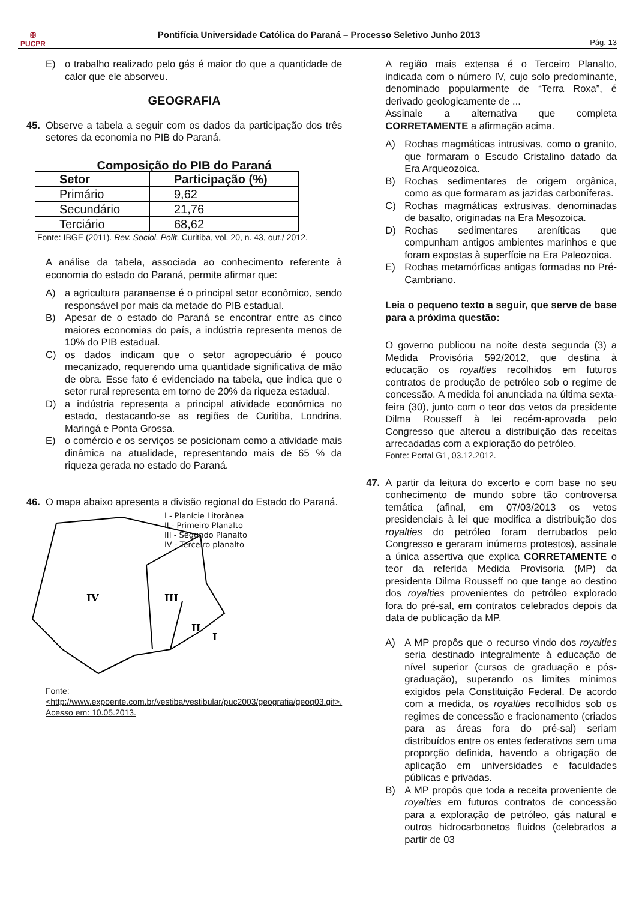✠
PUCPR
Pontifícia Universidade Católica do Paraná – Processo Seletivo Junho 2013
Pág. 13
E) o trabalho realizado pelo gás é maior do que a quantidade de calor que ele absorveu.
GEOGRAFIA
45. Observe a tabela a seguir com os dados da participação dos três setores da economia no PIB do Paraná.
Composição do PIB do Paraná
| Setor | Participação (%) |
| --- | --- |
| Primário | 9,62 |
| Secundário | 21,76 |
| Terciário | 68,62 |
Fonte: IBGE (2011). Rev. Sociol. Polit. Curitiba, vol. 20, n. 43, out./ 2012.
A análise da tabela, associada ao conhecimento referente à economia do estado do Paraná, permite afirmar que:
A) a agricultura paranaense é o principal setor econômico, sendo responsável por mais da metade do PIB estadual.
B) Apesar de o estado do Paraná se encontrar entre as cinco maiores economias do país, a indústria representa menos de 10% do PIB estadual.
C) os dados indicam que o setor agropecuário é pouco mecanizado, requerendo uma quantidade significativa de mão de obra. Esse fato é evidenciado na tabela, que indica que o setor rural representa em torno de 20% da riqueza estadual.
D) a indústria representa a principal atividade econômica no estado, destacando-se as regiões de Curitiba, Londrina, Maringá e Ponta Grossa.
E) o comércio e os serviços se posicionam como a atividade mais dinâmica na atualidade, representando mais de 65 % da riqueza gerada no estado do Paraná.
46. O mapa abaixo apresenta a divisão regional do Estado do Paraná.
IV
III
II
I
I - Planície Litorânea
II - Primeiro Planalto
III - Segundo Planalto
IV - Terceiro planalto
Fonte:
<http://www.expoente.com.br/vestiba/vestibular/puc2003/geografia/geoq03.gif>. Acesso em: 10.05.2013.
A região mais extensa é o Terceiro Planalto, indicada com o número IV, cujo solo predominante, denominado popularmente de “Terra Roxa”, é derivado geologicamente de ...
Assinale a alternativa que completa CORRETAMENTE a afirmação acima.
A) Rochas magmáticas intrusivas, como o granito, que formaram o Escudo Cristalino datado da Era Arqueozoica.
B) Rochas sedimentares de origem orgânica, como as que formaram as jazidas carboníferas.
C) Rochas magmáticas extrusivas, denominadas de basalto, originadas na Era Mesozoica.
D) Rochas sedimentares areníticas que compunham antigos ambientes marinhos e que foram expostas à superfície na Era Paleozoica.
E) Rochas metamórficas antigas formadas no Pré-Cambriano.
Leia o pequeno texto a seguir, que serve de base para a próxima questão:
O governo publicou na noite desta segunda (3) a Medida Provisória 592/2012, que destina à educação os royalties recolhidos em futuros contratos de produção de petróleo sob o regime de concessão. A medida foi anunciada na última sexta-feira (30), junto com o teor dos vetos da presidente Dilma Rousseff à lei recém-aprovada pelo Congresso que alterou a distribuição das receitas arrecadadas com a exploração do petróleo.
Fonte: Portal G1, 03.12.2012.
47. A partir da leitura do excerto e com base no seu conhecimento de mundo sobre tão controversa temática (afinal, em 07/03/2013 os vetos presidenciais à lei que modifica a distribuição dos royalties do petróleo foram derrubados pelo Congresso e geraram inúmeros protestos), assinale a única assertiva que explica CORRETAMENTE o teor da referida Medida Provisoria (MP) da presidenta Dilma Rousseff no que tange ao destino dos royalties provenientes do petróleo explorado fora do pré-sal, em contratos celebrados depois da data de publicação da MP.
A) A MP propôs que o recurso vindo dos royalties seria destinado integralmente à educação de nível superior (cursos de graduação e pós-graduação), superando os limites mínimos exigidos pela Constituição Federal. De acordo com a medida, os royalties recolhidos sob os regimes de concessão e fracionamento (criados para as áreas fora do pré-sal) seriam distribuídos entre os entes federativos sem uma proporção definida, havendo a obrigação de aplicação em universidades e faculdades públicas e privadas.
B) A MP propôs que toda a receita proveniente de royalties em futuros contratos de concessão para a exploração de petróleo, gás natural e outros hidrocarbonetos fluidos (celebrados a partir de 03